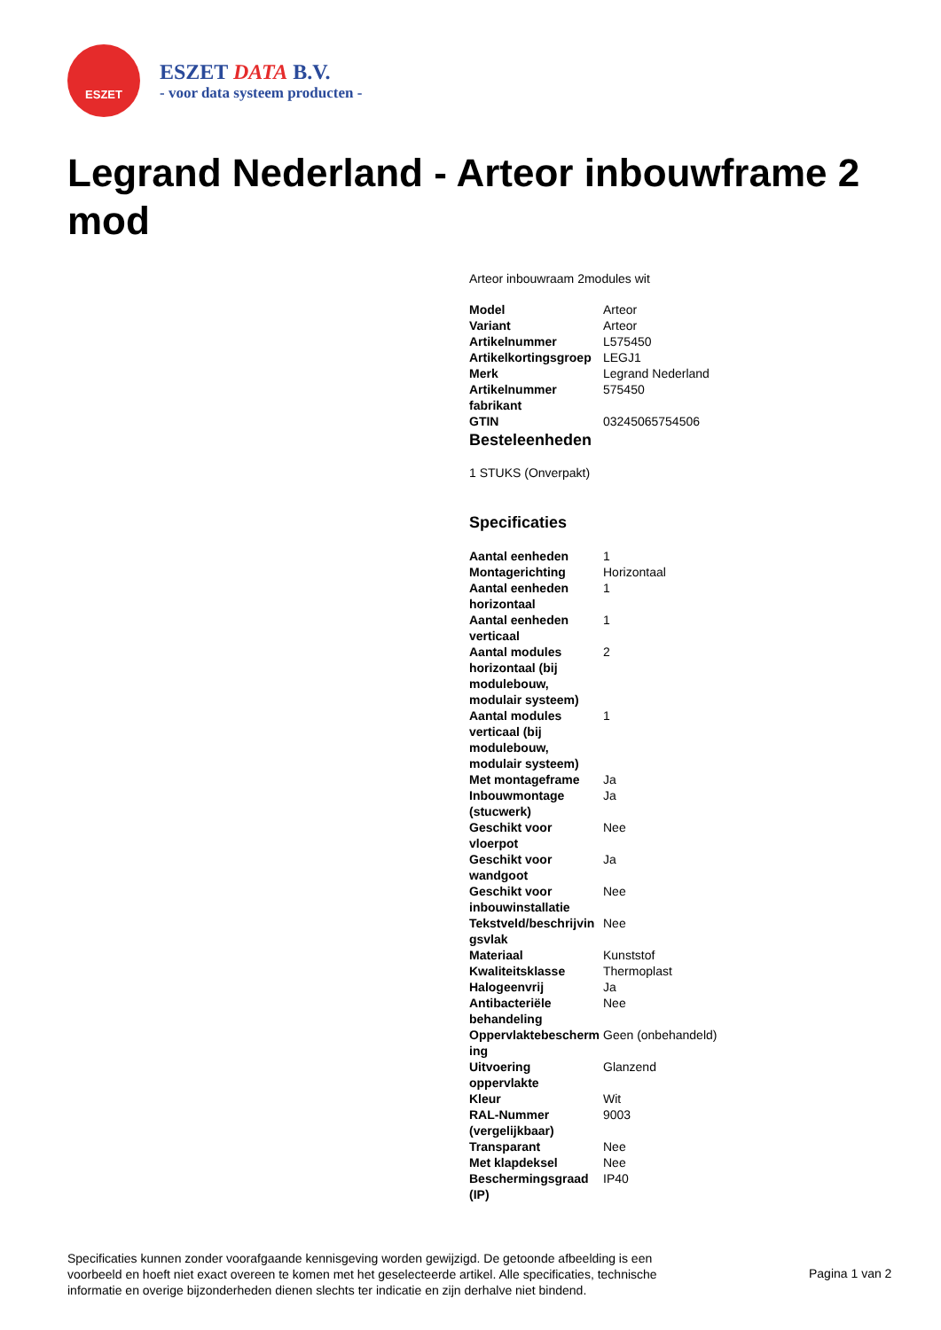ESZET
ESZET DATA B.V.
- voor data systeem producten -
Legrand Nederland - Arteor inbouwframe 2 mod
Arteor inbouwraam 2modules wit
| Model | Arteor |
| Variant | Arteor |
| Artikelnummer | L575450 |
| Artikelkortingsgroep | LEGJ1 |
| Merk | Legrand Nederland |
| Artikelnummer fabrikant | 575450 |
| GTIN | 03245065754506 |
Besteleenheden
1 STUKS (Onverpakt)
Specificaties
| Aantal eenheden | 1 |
| Montagerichting | Horizontaal |
| Aantal eenheden horizontaal | 1 |
| Aantal eenheden verticaal | 1 |
| Aantal modules horizontaal (bij modulebouw, modulair systeem) | 2 |
| Aantal modules verticaal (bij modulebouw, modulair systeem) | 1 |
| Met montageframe | Ja |
| Inbouwmontage (stucwerk) | Ja |
| Geschikt voor vloerpot | Nee |
| Geschikt voor wandgoot | Ja |
| Geschikt voor inbouwinstallatie | Nee |
| Tekstveld/beschrijvin gsvlak | Nee |
| Materiaal | Kunststof |
| Kwaliteitsklasse | Thermoplast |
| Halogeenvrij | Ja |
| Antibacteriële behandeling | Nee |
| Oppervlaktebescherm ing | Geen (onbehandeld) |
| Uitvoering oppervlakte | Glanzend |
| Kleur | Wit |
| RAL-Nummer (vergelijkbaar) | 9003 |
| Transparant | Nee |
| Met klapdeksel | Nee |
| Beschermingsgraad (IP) | IP40 |
Specificaties kunnen zonder voorafgaande kennisgeving worden gewijzigd. De getoonde afbeelding is een voorbeeld en hoeft niet exact overeen te komen met het geselecteerde artikel. Alle specificaties, technische informatie en overige bijzonderheden dienen slechts ter indicatie en zijn derhalve niet bindend.
Pagina 1 van 2